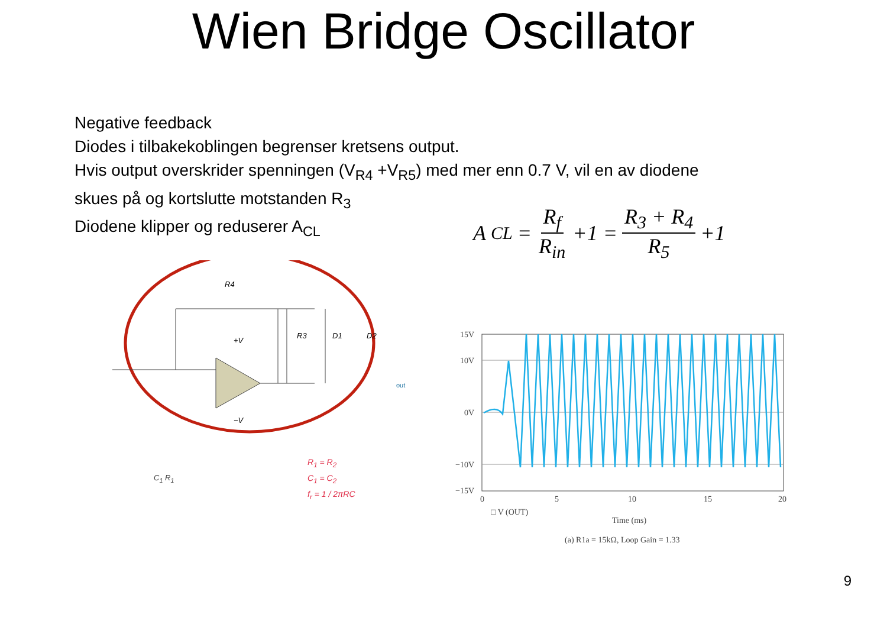Wien Bridge Oscillator
Negative feedback
Diodes i tilbakekoblingen begrenser kretsens output.
Hvis output overskrider spenningen (V<sub>R4</sub> +V<sub>R5</sub>) med mer enn 0.7 V, vil en av diodene
skues på og kortslutte motstanden R<sub>3</sub>
Diodene klipper og reduserer A<sub>CL</sub>
A<sub>CL</sub> = R<sub>f</sub> R<sub>in</sub> +1 = R<sub>3</sub> + R<sub>4</sub> R<sub>5</sub> +1
R4
R3
D1
D2
+V
−V
out
R<sub>1</sub> = R<sub>2</sub>
C<sub>1</sub> = C<sub>2</sub>
f<sub>r</sub> = 1 / 2πRC
C<sub>1</sub> R<sub>1</sub>
15V
10V
0V
−10V
−15V
0
5
10
15
20
□ V (OUT)
Time (ms)
(a) R1a = 15kΩ, Loop Gain = 1.33
9